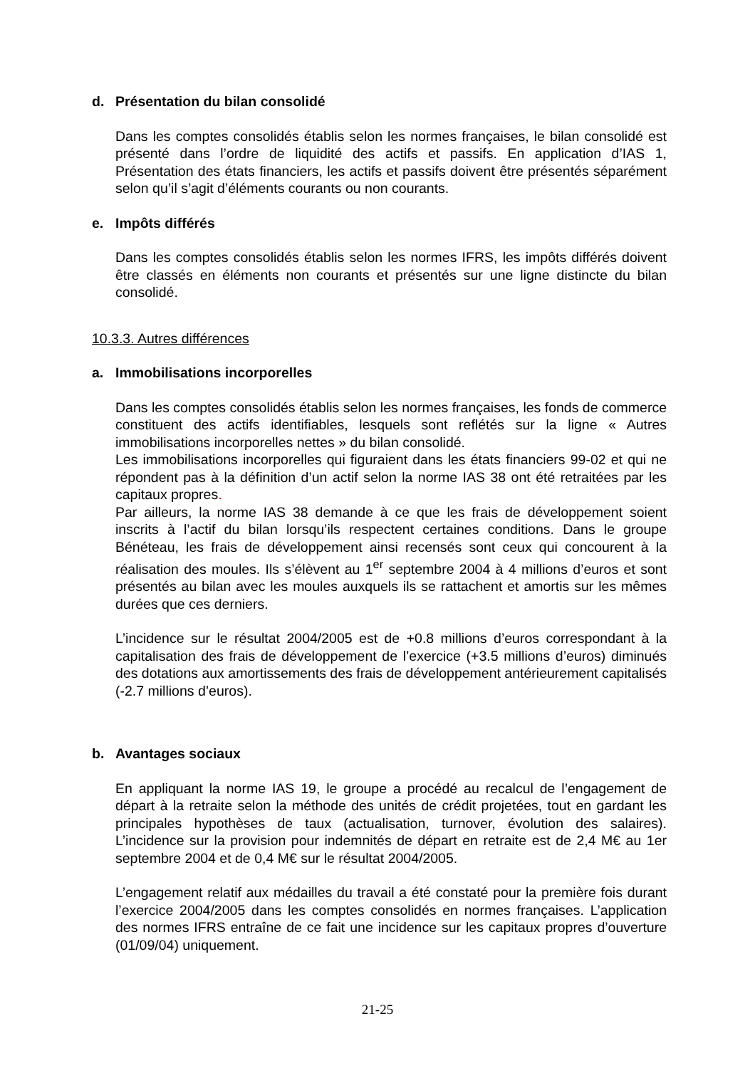d. Présentation du bilan consolidé
Dans les comptes consolidés établis selon les normes françaises, le bilan consolidé est présenté dans l’ordre de liquidité des actifs et passifs. En application d’IAS 1, Présentation des états financiers, les actifs et passifs doivent être présentés séparément selon qu’il s’agit d’éléments courants ou non courants.
e. Impôts différés
Dans les comptes consolidés établis selon les normes IFRS, les impôts différés doivent être classés en éléments non courants et présentés sur une ligne distincte du bilan consolidé.
10.3.3. Autres différences
a. Immobilisations incorporelles
Dans les comptes consolidés établis selon les normes françaises, les fonds de commerce constituent des actifs identifiables, lesquels sont reflétés sur la ligne « Autres immobilisations incorporelles nettes » du bilan consolidé.
Les immobilisations incorporelles qui figuraient dans les états financiers 99-02 et qui ne répondent pas à la définition d’un actif selon la norme IAS 38 ont été retraitées par les capitaux propres.
Par ailleurs, la norme IAS 38 demande à ce que les frais de développement soient inscrits à l’actif du bilan lorsqu’ils respectent certaines conditions. Dans le groupe Bénéteau, les frais de développement ainsi recensés sont ceux qui concourent à la réalisation des moules. Ils s’élèvent au 1<sup>er</sup> septembre 2004 à 4 millions d’euros et sont présentés au bilan avec les moules auxquels ils se rattachent et amortis sur les mêmes durées que ces derniers.
L’incidence sur le résultat 2004/2005 est de +0.8 millions d’euros correspondant à la capitalisation des frais de développement de l’exercice (+3.5 millions d’euros) diminués des dotations aux amortissements des frais de développement antérieurement capitalisés (-2.7 millions d’euros).
b. Avantages sociaux
En appliquant la norme IAS 19, le groupe a procédé au recalcul de l’engagement de départ à la retraite selon la méthode des unités de crédit projetées, tout en gardant les principales hypothèses de taux (actualisation, turnover, évolution des salaires). L’incidence sur la provision pour indemnités de départ en retraite est de 2,4 M€ au 1er septembre 2004 et de 0,4 M€ sur le résultat 2004/2005.
L’engagement relatif aux médailles du travail a été constaté pour la première fois durant l’exercice 2004/2005 dans les comptes consolidés en normes françaises. L’application des normes IFRS entraîne de ce fait une incidence sur les capitaux propres d’ouverture (01/09/04) uniquement.
21-25